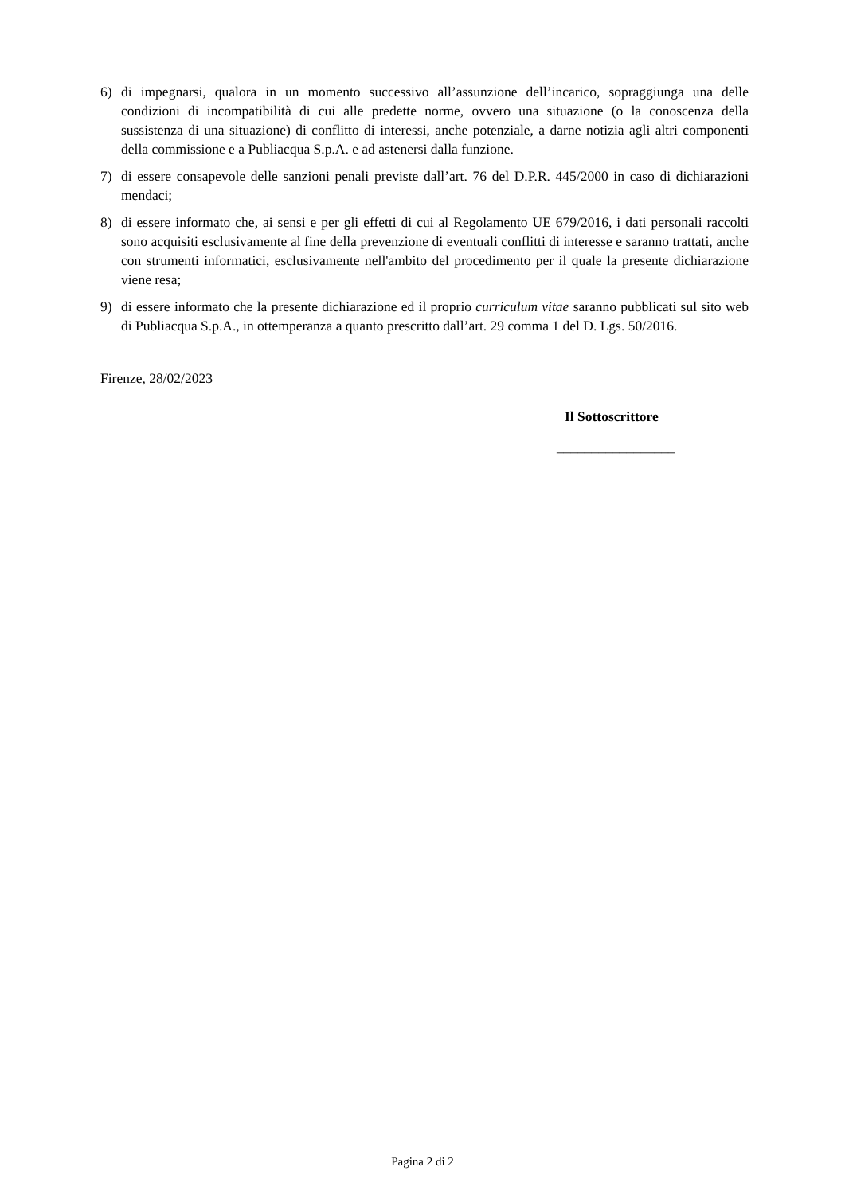6) di impegnarsi, qualora in un momento successivo all’assunzione dell’incarico, sopraggiunga una delle condizioni di incompatibilità di cui alle predette norme, ovvero una situazione (o la conoscenza della sussistenza di una situazione) di conflitto di interessi, anche potenziale, a darne notizia agli altri componenti della commissione e a Publiacqua S.p.A. e ad astenersi dalla funzione.
7) di essere consapevole delle sanzioni penali previste dall’art. 76 del D.P.R. 445/2000 in caso di dichiarazioni mendaci;
8) di essere informato che, ai sensi e per gli effetti di cui al Regolamento UE 679/2016, i dati personali raccolti sono acquisiti esclusivamente al fine della prevenzione di eventuali conflitti di interesse e saranno trattati, anche con strumenti informatici, esclusivamente nell'ambito del procedimento per il quale la presente dichiarazione viene resa;
9) di essere informato che la presente dichiarazione ed il proprio curriculum vitae saranno pubblicati sul sito web di Publiacqua S.p.A., in ottemperanza a quanto prescritto dall’art. 29 comma 1 del D. Lgs. 50/2016.
Firenze, 28/02/2023
Il Sottoscrittore
_________________
Pagina 2 di 2